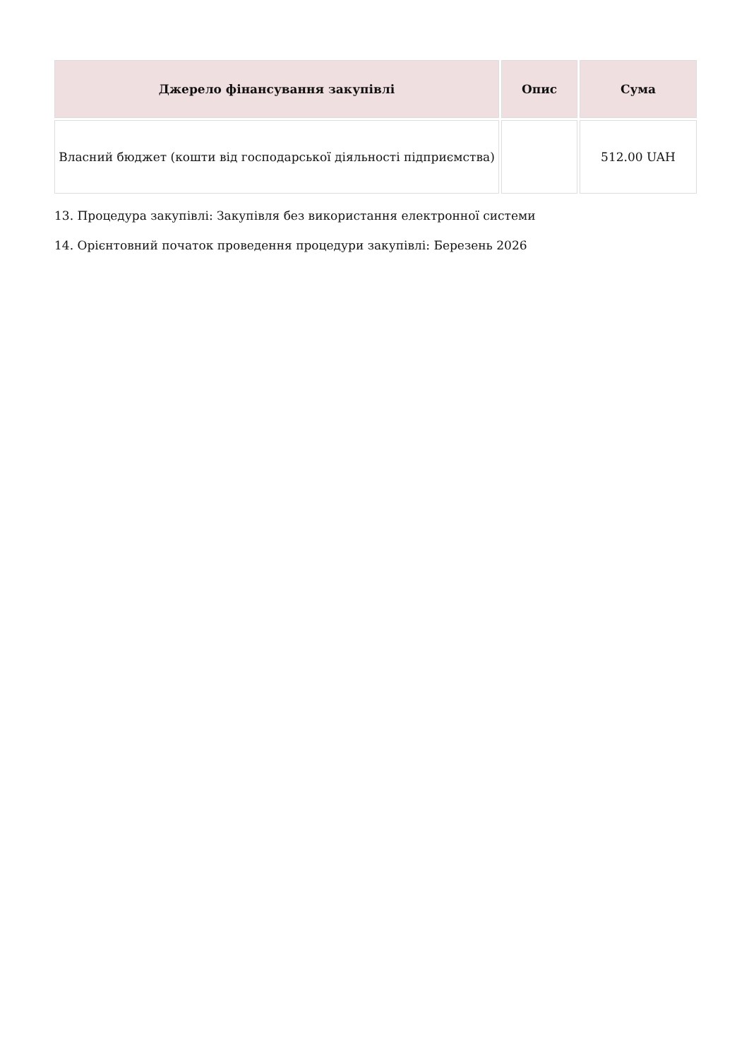| Джерело фінансування закупівлі | Опис | Сума |
| --- | --- | --- |
| Власний бюджет (кошти від господарської діяльності підприємства) | | 512.00 UAH |
13. Процедура закупівлі: Закупівля без використання електронної системи
14. Орієнтовний початок проведення процедури закупівлі: Березень 2026